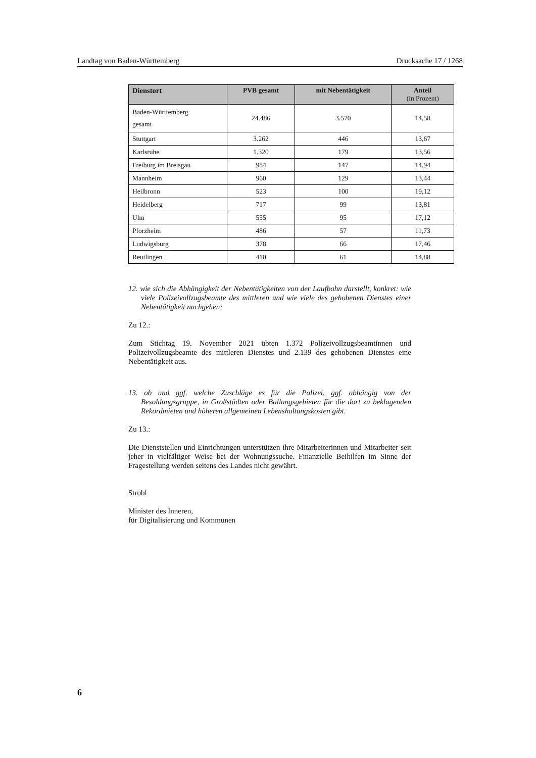Landtag von Baden-Württemberg Drucksache 17 / 1268
| Dienstort | PVB gesamt | mit Nebentätigkeit | Anteil (in Prozent) |
| --- | --- | --- | --- |
| Baden-Württemberg gesamt | 24.486 | 3.570 | 14,58 |
| Stuttgart | 3.262 | 446 | 13,67 |
| Karlsruhe | 1.320 | 179 | 13,56 |
| Freiburg im Breisgau | 984 | 147 | 14,94 |
| Mannheim | 960 | 129 | 13,44 |
| Heilbronn | 523 | 100 | 19,12 |
| Heidelberg | 717 | 99 | 13,81 |
| Ulm | 555 | 95 | 17,12 |
| Pforzheim | 486 | 57 | 11,73 |
| Ludwigsburg | 378 | 66 | 17,46 |
| Reutlingen | 410 | 61 | 14,88 |
12. wie sich die Abhängigkeit der Nebentätigkeiten von der Laufbahn darstellt, konkret: wie viele Polizeivollzugsbeamte des mittleren und wie viele des gehobenen Dienstes einer Nebentätigkeit nachgehen;
Zu 12.:
Zum Stichtag 19. November 2021 übten 1.372 Polizeivollzugsbeamtinnen und Polizeivollzugsbeamte des mittleren Dienstes und 2.139 des gehobenen Dienstes eine Nebentätigkeit aus.
13. ob und ggf. welche Zuschläge es für die Polizei, ggf. abhängig von der Besoldungsgruppe, in Großstädten oder Ballungsgebieten für die dort zu beklagenden Rekordmieten und höheren allgemeinen Lebenshaltungskosten gibt.
Zu 13.:
Die Dienststellen und Einrichtungen unterstützen ihre Mitarbeiterinnen und Mitarbeiter seit jeher in vielfältiger Weise bei der Wohnungssuche. Finanzielle Beihilfen im Sinne der Fragestellung werden seitens des Landes nicht gewährt.
Strobl
Minister des Inneren,
für Digitalisierung und Kommunen
6